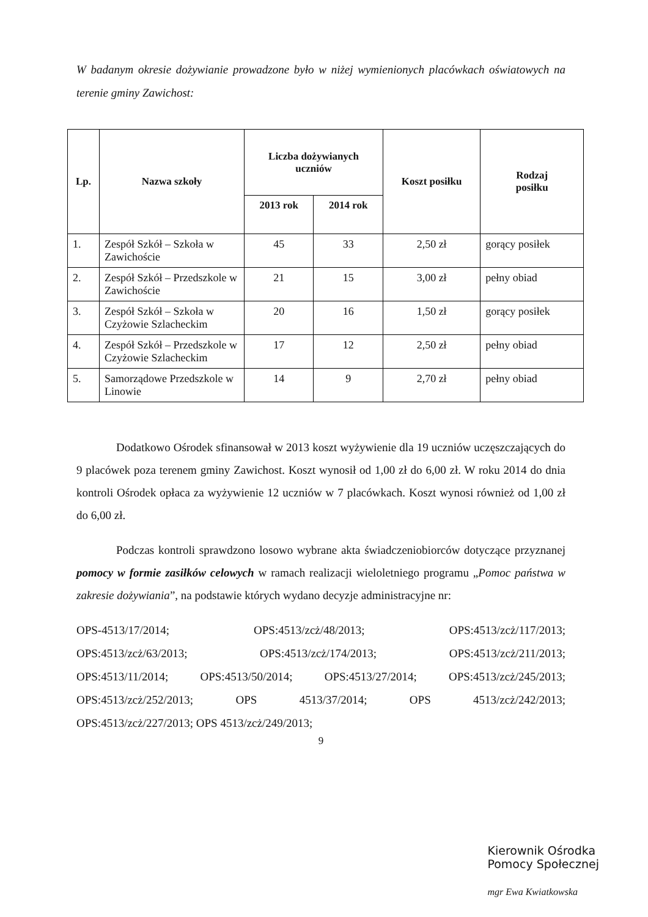W badanym okresie dożywianie prowadzone było w niżej wymienionych placówkach oświatowych na terenie gminy Zawichost:
| Lp. | Nazwa szkoły | Liczba dożywianych uczniów | | Koszt posiłku | Rodzaj posiłku |
| --- | --- | --- | --- | --- | --- |
| | | 2013 rok | 2014 rok | | |
| 1. | Zespół Szkół – Szkoła w Zawichoście | 45 | 33 | 2,50 zł | gorący posiłek |
| 2. | Zespół Szkół – Przedszkole w Zawichoście | 21 | 15 | 3,00 zł | pełny obiad |
| 3. | Zespół Szkół – Szkoła w Czyżowie Szlacheckim | 20 | 16 | 1,50 zł | gorący posiłek |
| 4. | Zespół Szkół – Przedszkole w Czyżowie Szlacheckim | 17 | 12 | 2,50 zł | pełny obiad |
| 5. | Samorządowe Przedszkole w Linowie | 14 | 9 | 2,70 zł | pełny obiad |
Dodatkowo Ośrodek sfinansował w 2013 koszt wyżywienie dla 19 uczniów uczęszczających do 9 placówek poza terenem gminy Zawichost. Koszt wynosił od 1,00 zł do 6,00 zł. W roku 2014 do dnia kontroli Ośrodek opłaca za wyżywienie 12 uczniów w 7 placówkach. Koszt wynosi również od 1,00 zł do 6,00 zł.
Podczas kontroli sprawdzono losowo wybrane akta świadczeniobiorców dotyczące przyznanej pomocy w formie zasiłków celowych w ramach realizacji wieloletniego programu „Pomoc państwa w zakresie dożywiania”, na podstawie których wydano decyzje administracyjne nr:
OPS-4513/17/2014; OPS:4513/zcż/48/2013; OPS:4513/zcż/117/2013;
OPS:4513/zcż/63/2013; OPS:4513/zcż/174/2013; OPS:4513/zcż/211/2013;
OPS:4513/11/2014; OPS:4513/50/2014; OPS:4513/27/2014; OPS:4513/zcż/245/2013;
OPS:4513/zcż/252/2013; OPS 4513/37/2014; OPS 4513/zcż/242/2013;
OPS:4513/zcż/227/2013; OPS 4513/zcż/249/2013;
9
Kierownik Ośrodka
Pomocy Społecznej
mgr Ewa Kwiatkowska